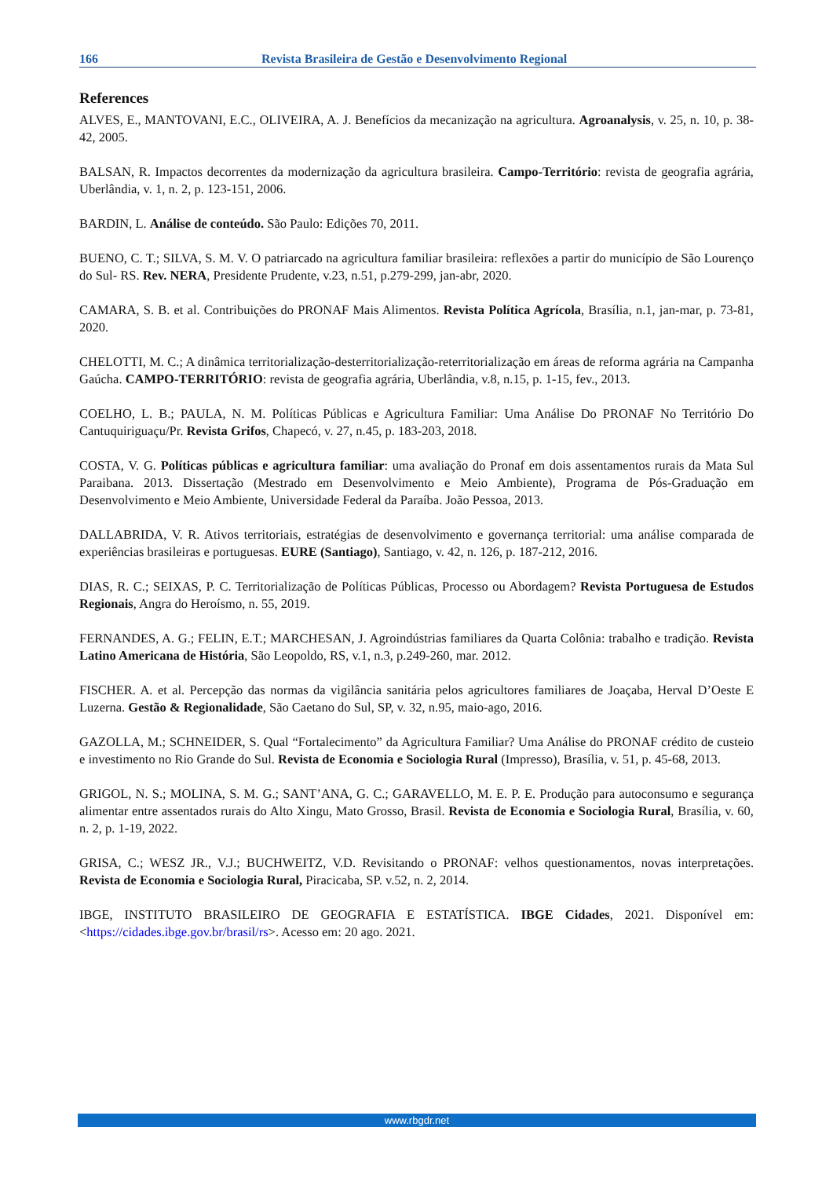166 Revista Brasileira de Gestão e Desenvolvimento Regional
References
ALVES, E., MANTOVANI, E.C., OLIVEIRA, A. J. Benefícios da mecanização na agricultura. Agroanalysis, v. 25, n. 10, p. 38-42, 2005.
BALSAN, R. Impactos decorrentes da modernização da agricultura brasileira. Campo-Território: revista de geografia agrária, Uberlândia, v. 1, n. 2, p. 123-151, 2006.
BARDIN, L. Análise de conteúdo. São Paulo: Edições 70, 2011.
BUENO, C. T.; SILVA, S. M. V. O patriarcado na agricultura familiar brasileira: reflexões a partir do município de São Lourenço do Sul- RS. Rev. NERA, Presidente Prudente, v.23, n.51, p.279-299, jan-abr, 2020.
CAMARA, S. B. et al. Contribuições do PRONAF Mais Alimentos. Revista Política Agrícola, Brasília, n.1, jan-mar, p. 73-81, 2020.
CHELOTTI, M. C.; A dinâmica territorialização-desterritorialização-reterritorialização em áreas de reforma agrária na Campanha Gaúcha. CAMPO-TERRITÓRIO: revista de geografia agrária, Uberlândia, v.8, n.15, p. 1-15, fev., 2013.
COELHO, L. B.; PAULA, N. M. Políticas Públicas e Agricultura Familiar: Uma Análise Do PRONAF No Território Do Cantuquiriguaçu/Pr. Revista Grifos, Chapecó, v. 27, n.45, p. 183-203, 2018.
COSTA, V. G. Políticas públicas e agricultura familiar: uma avaliação do Pronaf em dois assentamentos rurais da Mata Sul Paraibana. 2013. Dissertação (Mestrado em Desenvolvimento e Meio Ambiente), Programa de Pós-Graduação em Desenvolvimento e Meio Ambiente, Universidade Federal da Paraíba. João Pessoa, 2013.
DALLABRIDA, V. R. Ativos territoriais, estratégias de desenvolvimento e governança territorial: uma análise comparada de experiências brasileiras e portuguesas. EURE (Santiago), Santiago, v. 42, n. 126, p. 187-212, 2016.
DIAS, R. C.; SEIXAS, P. C. Territorialização de Políticas Públicas, Processo ou Abordagem? Revista Portuguesa de Estudos Regionais, Angra do Heroísmo, n. 55, 2019.
FERNANDES, A. G.; FELIN, E.T.; MARCHESAN, J. Agroindústrias familiares da Quarta Colônia: trabalho e tradição. Revista Latino Americana de História, São Leopoldo, RS, v.1, n.3, p.249-260, mar. 2012.
FISCHER. A. et al. Percepção das normas da vigilância sanitária pelos agricultores familiares de Joaçaba, Herval D’Oeste E Luzerna. Gestão & Regionalidade, São Caetano do Sul, SP, v. 32, n.95, maio-ago, 2016.
GAZOLLA, M.; SCHNEIDER, S. Qual “Fortalecimento” da Agricultura Familiar? Uma Análise do PRONAF crédito de custeio e investimento no Rio Grande do Sul. Revista de Economia e Sociologia Rural (Impresso), Brasília, v. 51, p. 45-68, 2013.
GRIGOL, N. S.; MOLINA, S. M. G.; SANT’ANA, G. C.; GARAVELLO, M. E. P. E. Produção para autoconsumo e segurança alimentar entre assentados rurais do Alto Xingu, Mato Grosso, Brasil. Revista de Economia e Sociologia Rural, Brasília, v. 60, n. 2, p. 1-19, 2022.
GRISA, C.; WESZ JR., V.J.; BUCHWEITZ, V.D. Revisitando o PRONAF: velhos questionamentos, novas interpretações. Revista de Economia e Sociologia Rural, Piracicaba, SP. v.52, n. 2, 2014.
IBGE, INSTITUTO BRASILEIRO DE GEOGRAFIA E ESTATÍSTICA. IBGE Cidades, 2021. Disponível em: <https://cidades.ibge.gov.br/brasil/rs>. Acesso em: 20 ago. 2021.
www.rbgdr.net